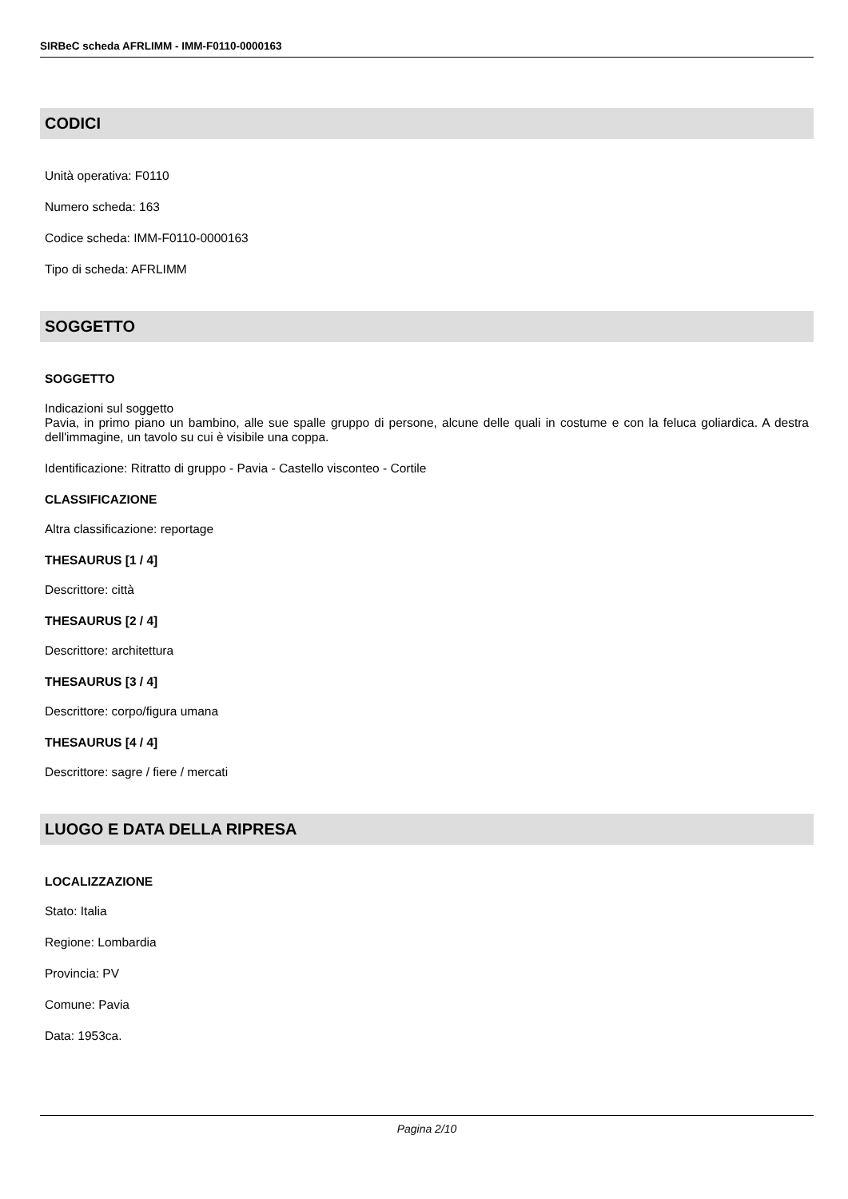SIRBeC scheda AFRLIMM - IMM-F0110-0000163
CODICI
Unità operativa: F0110
Numero scheda: 163
Codice scheda: IMM-F0110-0000163
Tipo di scheda: AFRLIMM
SOGGETTO
SOGGETTO
Indicazioni sul soggetto
Pavia, in primo piano un bambino, alle sue spalle gruppo di persone, alcune delle quali in costume e con la feluca goliardica. A destra dell'immagine, un tavolo su cui è visibile una coppa.
Identificazione: Ritratto di gruppo - Pavia - Castello visconteo - Cortile
CLASSIFICAZIONE
Altra classificazione: reportage
THESAURUS [1 / 4]
Descrittore: città
THESAURUS [2 / 4]
Descrittore: architettura
THESAURUS [3 / 4]
Descrittore: corpo/figura umana
THESAURUS [4 / 4]
Descrittore: sagre / fiere / mercati
LUOGO E DATA DELLA RIPRESA
LOCALIZZAZIONE
Stato: Italia
Regione: Lombardia
Provincia: PV
Comune: Pavia
Data: 1953ca.
Pagina 2/10